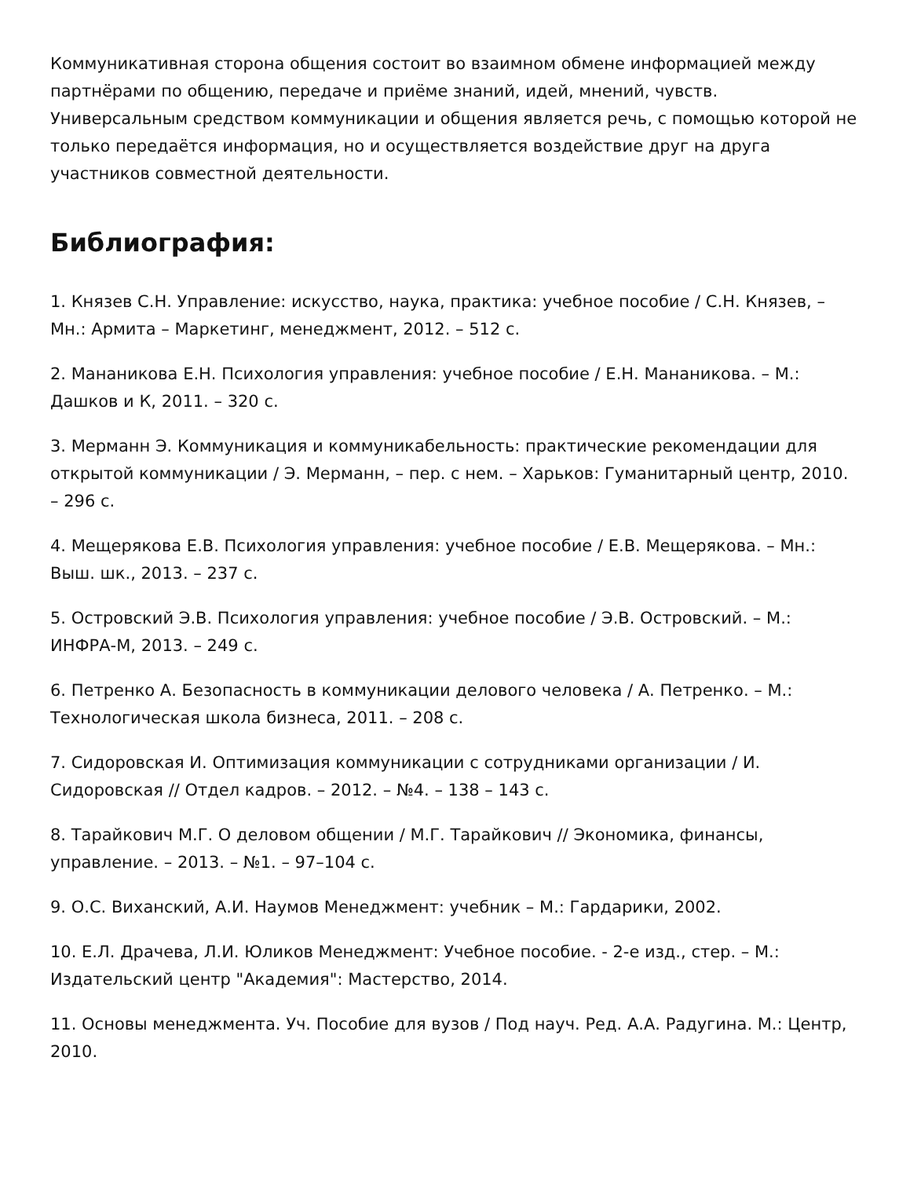Коммуникативная сторона общения состоит во взаимном обмене информацией между партнёрами по общению, передаче и приёме знаний, идей, мнений, чувств. Универсальным средством коммуникации и общения является речь, с помощью которой не только передаётся информация, но и осуществляется воздействие друг на друга участников совместной деятельности.
Библиография:
1. Князев С.Н. Управление: искусство, наука, практика: учебное пособие / С.Н. Князев, – Мн.: Армита – Маркетинг, менеджмент, 2012. – 512 с.
2. Мананикова Е.Н. Психология управления: учебное пособие / Е.Н. Мананикова. – М.: Дашков и К, 2011. – 320 с.
3. Мерманн Э. Коммуникация и коммуникабельность: практические рекомендации для открытой коммуникации / Э. Мерманн, – пер. с нем. – Харьков: Гуманитарный центр, 2010. – 296 с.
4. Мещерякова Е.В. Психология управления: учебное пособие / Е.В. Мещерякова. – Мн.: Выш. шк., 2013. – 237 с.
5. Островский Э.В. Психология управления: учебное пособие / Э.В. Островский. – М.: ИНФРА-М, 2013. – 249 с.
6. Петренко А. Безопасность в коммуникации делового человека / А. Петренко. – М.: Технологическая школа бизнеса, 2011. – 208 с.
7. Сидоровская И. Оптимизация коммуникации с сотрудниками организации / И. Сидоровская // Отдел кадров. – 2012. – №4. – 138 – 143 с.
8. Тарайкович М.Г. О деловом общении / М.Г. Тарайкович // Экономика, финансы, управление. – 2013. – №1. – 97–104 с.
9. О.С. Виханский, А.И. Наумов Менеджмент: учебник – М.: Гардарики, 2002.
10. Е.Л. Драчева, Л.И. Юликов Менеджмент: Учебное пособие. - 2-е изд., стер. – М.: Издательский центр "Академия": Мастерство, 2014.
11. Основы менеджмента. Уч. Пособие для вузов / Под науч. Ред. А.А. Радугина. М.: Центр, 2010.